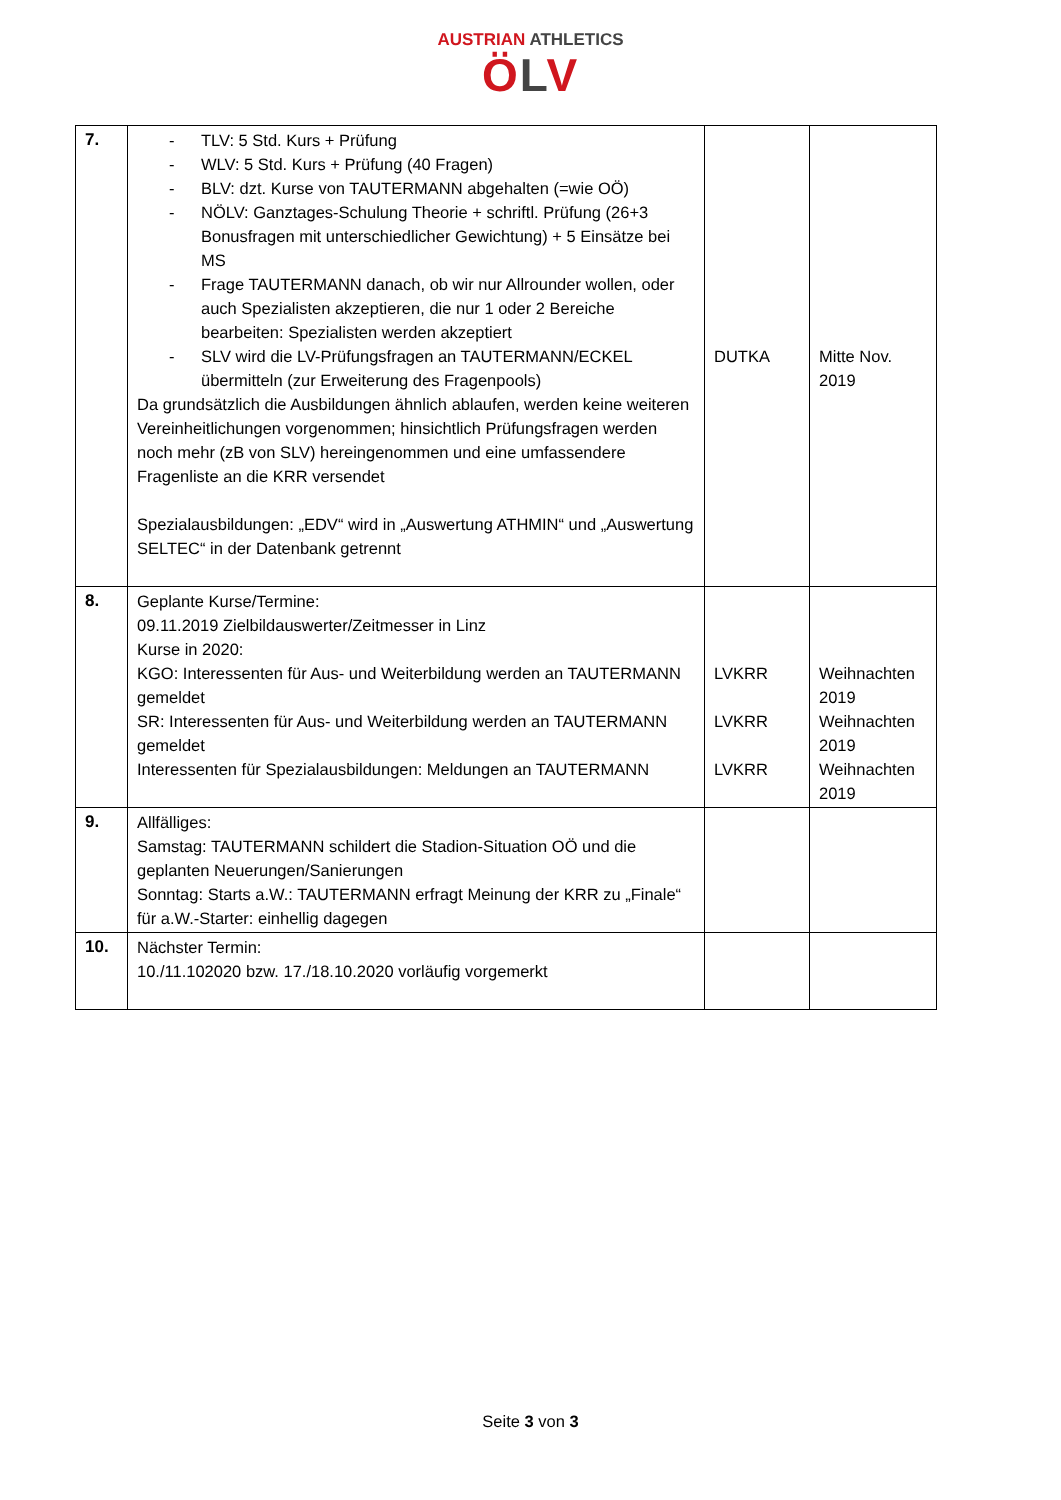AUSTRIAN ATHLETICS
ÖLV
| 7. | - TLV: 5 Std. Kurs + Prüfung - WLV: 5 Std. Kurs + Prüfung (40 Fragen) - BLV: dzt. Kurse von TAUTERMANN abgehalten (=wie OÖ) - NÖLV: Ganztages-Schulung Theorie + schriftl. Prüfung (26+3 Bonusfragen mit unterschiedlicher Gewichtung) + 5 Einsätze bei MS - Frage TAUTERMANN danach, ob wir nur Allrounder wollen, oder auch Spezialisten akzeptieren, die nur 1 oder 2 Bereiche bearbeiten: Spezialisten werden akzeptiert - SLV wird die LV-Prüfungsfragen an TAUTERMANN/ECKEL übermitteln (zur Erweiterung des Fragenpools) Da grundsätzlich die Ausbildungen ähnlich ablaufen, werden keine weiteren Vereinheitlichungen vorgenommen; hinsichtlich Prüfungsfragen werden noch mehr (zB von SLV) hereingenommen und eine umfassendere Fragenliste an die KRR versendet Spezialausbildungen: „EDV“ wird in „Auswertung ATHMIN“ und „Auswertung SELTEC“ in der Datenbank getrennt | DUTKA | Mitte Nov. 2019 |
| 8. | Geplante Kurse/Termine: 09.11.2019 Zielbildauswerter/Zeitmesser in Linz Kurse in 2020: KGO: Interessenten für Aus- und Weiterbildung werden an TAUTERMANN gemeldet SR: Interessenten für Aus- und Weiterbildung werden an TAUTERMANN gemeldet Interessenten für Spezialausbildungen: Meldungen an TAUTERMANN | LVKRR LVKRR LVKRR | Weihnachten 2019 Weihnachten 2019 Weihnachten 2019 |
| 9. | Allfälliges: Samstag: TAUTERMANN schildert die Stadion-Situation OÖ und die geplanten Neuerungen/Sanierungen Sonntag: Starts a.W.: TAUTERMANN erfragt Meinung der KRR zu „Finale“ für a.W.-Starter: einhellig dagegen | | |
| 10. | Nächster Termin: 10./11.102020 bzw. 17./18.10.2020 vorläufig vorgemerkt | | |
Seite 3 von 3